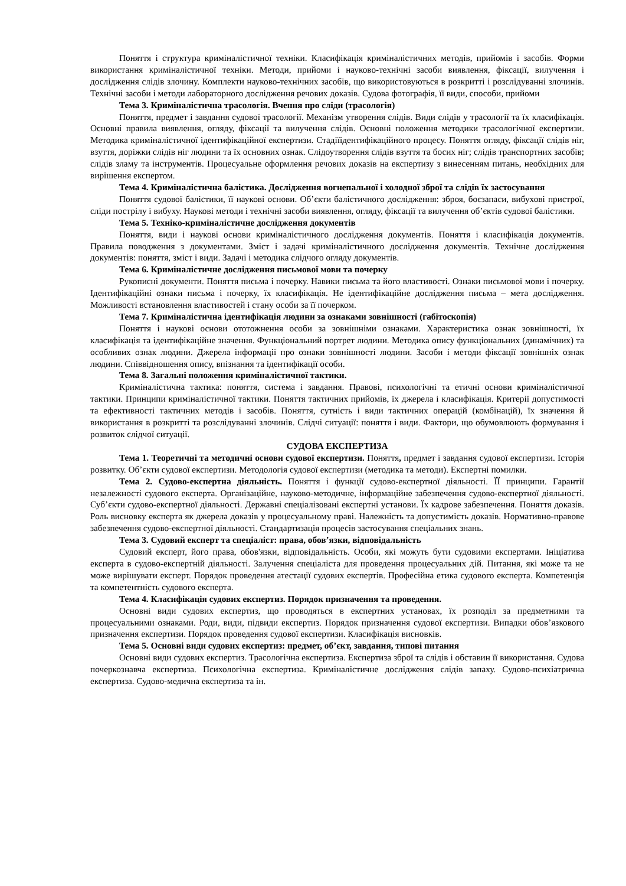Поняття і структура криміналістичної техніки. Класифікація криміналістичних методів, прийомів і засобів. Форми використання криміналістичної техніки. Методи, прийоми і науково-технічні засоби виявлення, фіксації, вилучення і дослідження слідів злочину. Комплекти науково-технічних засобів, що використовуються в розкритті і розслідуванні злочинів. Технічні засоби і методи лабораторного дослідження речових доказів. Судова фотографія, її види, способи, прийоми
Тема 3. Криміналістична трасологія. Вчення про сліди (трасологія)
Поняття, предмет і завдання судової трасології. Механізм утворення слідів. Види слідів у трасології та їх класифікація. Основні правила виявлення, огляду, фіксації та вилучення слідів. Основні положення методики трасологічної експертизи. Методика криміналістичної ідентифікаційної експертизи. Стадіїідентифікаційного процесу. Поняття огляду, фіксації слідів ніг, взуття, доріжки слідів ніг людини та їх основних ознак. Слідоутворення слідів взуття та босих ніг; слідів транспортних засобів; слідів зламу та інструментів. Процесуальне оформлення речових доказів на експертизу з винесенням питань, необхідних для вирішення експертом.
Тема 4. Криміналістична балістика. Дослідження вогнепальної і холодної зброї та слідів їх застосування
Поняття судової балістики, її наукові основи. Об’єкти балістичного дослідження: зброя, боєзапаси, вибухові пристрої, сліди пострілу і вибуху. Наукові методи і технічні засоби виявлення, огляду, фіксації та вилучення об’єктів судової балістики.
Тема 5. Техніко-криміналістичне дослідження документів
Поняття, види і наукові основи криміналістичного дослідження документів. Поняття і класифікація документів. Правила поводження з документами. Зміст і задачі криміналістичного дослідження документів. Технічне дослідження документів: поняття, зміст і види. Задачі і методика слідчого огляду документів.
Тема 6. Криміналістичне дослідження письмової мови та почерку
Рукописні документи. Поняття письма і почерку. Навики письма та його властивості. Ознаки письмової мови і почерку. Ідентифікаційні ознаки письма і почерку, їх класифікація. Не ідентифікаційне дослідження письма – мета дослідження. Можливості встановлення властивостей і стану особи за її почерком.
Тема 7. Криміналістична ідентифікація людини за ознаками зовнішності (габітоскопія)
Поняття і наукові основи ототожнення особи за зовнішніми ознаками. Характеристика ознак зовнішності, їх класифікація та ідентифікаційне значення. Функціональний портрет людини. Методика опису функціональних (динамічних) та особливих ознак людини. Джерела інформації про ознаки зовнішності людини. Засоби і методи фіксації зовнішніх ознак людини. Співвідношення опису, впізнання та ідентифікації особи.
Тема 8. Загальні положення криміналістичної тактики.
Криміналістична тактика: поняття, система і завдання. Правові, психологічні та етичні основи криміналістичної тактики. Принципи криміналістичної тактики. Поняття тактичних прийомів, їх джерела і класифікація. Критерії допустимості та ефективності тактичних методів і засобів. Поняття, сутність і види тактичних операцій (комбінацій), їх значення й використання в розкритті та розслідуванні злочинів. Слідчі ситуації: поняття і види. Фактори, що обумовлюють формування і розвиток слідчої ситуації.
СУДОВА ЕКСПЕРТИЗА
Тема 1. Теоретичні та методичні основи судової експертизи. Поняття, предмет і завдання судової експертизи. Історія розвитку. Об’єкти судової експертизи. Методологія судової експертизи (методика та методи). Експертні помилки.
Тема 2. Судово-експертна діяльність. Поняття і функції судово-експертної діяльності. ЇЇ принципи. Гарантії незалежності судового експерта. Організаційне, науково-методичне, інформаційне забезпечення судово-експертної діяльності. Суб’єкти судово-експертної діяльності. Державні спеціалізовані експертні установи. Їх кадрове забезпечення. Поняття доказів. Роль висновку експерта як джерела доказів у процесуальному праві. Належність та допустимість доказів. Нормативно-правове забезпечення судово-експертної діяльності. Стандартизація процесів застосування спеціальних знань.
Тема 3. Судовий експерт та спеціаліст: права, обов’язки, відповідальність
Судовий експерт, його права, обов'язки, відповідальність. Особи, які можуть бути судовими експертами. Ініціатива експерта в судово-експертній діяльності. Залучення спеціаліста для проведення процесуальних дій. Питання, які може та не може вирішувати експерт. Порядок проведення атестації судових експертів. Професійна етика судового експерта. Компетенція та компетентність судового експерта.
Тема 4. Класифікація судових експертиз. Порядок призначення та проведення.
Основні види судових експертиз, що проводяться в експертних установах, їх розподіл за предметними та процесуальними ознаками. Роди, види, підвиди експертиз. Порядок призначення судової експертизи. Випадки обов’язкового призначення експертизи. Порядок проведення судової експертизи. Класифікація висновків.
Тема 5. Основні види судових експертиз: предмет, об’єкт, завдання, типові питання
Основні види судових експертиз. Трасологічна експертиза. Експертиза зброї та слідів і обставин її використання. Судова почеркознавча експертиза. Психологічна експертиза. Криміналістичне дослідження слідів запаху. Судово-психіатрична експертиза. Судово-медична експертиза та ін.